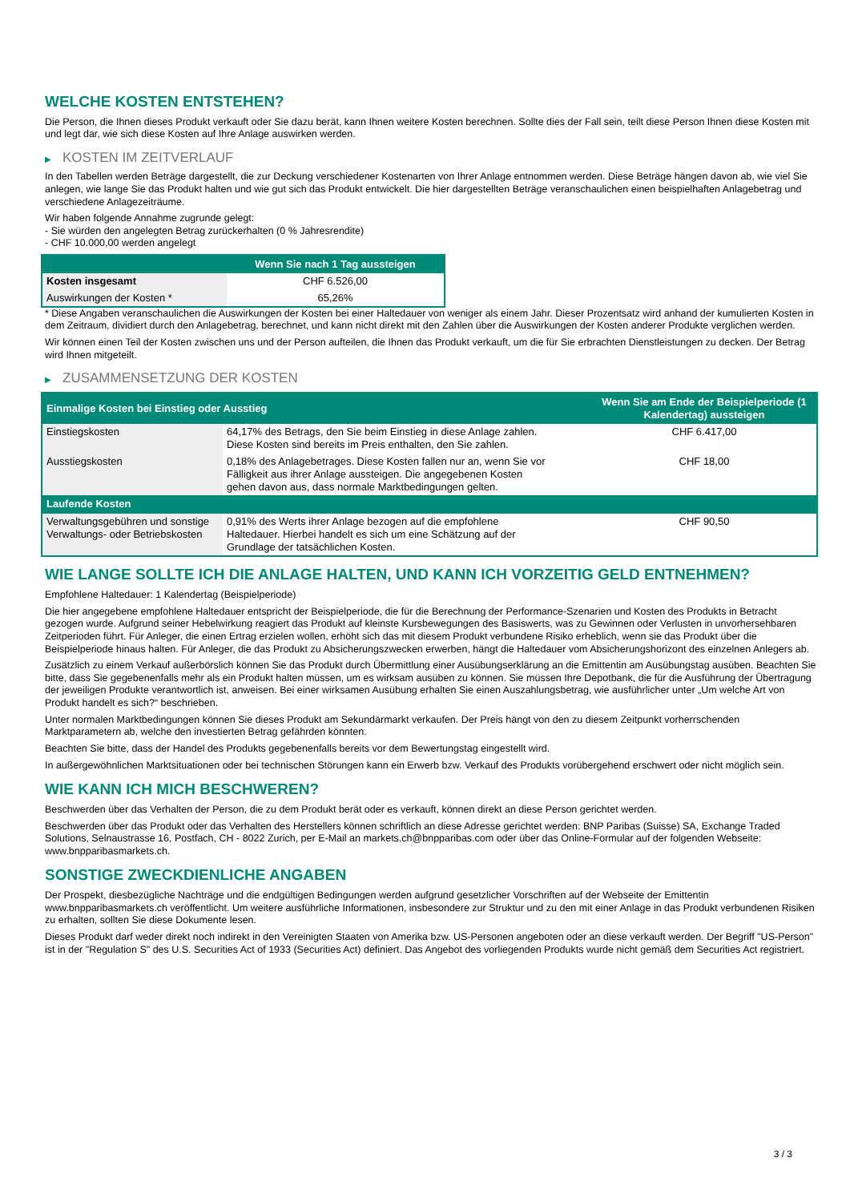WELCHE KOSTEN ENTSTEHEN?
Die Person, die Ihnen dieses Produkt verkauft oder Sie dazu berät, kann Ihnen weitere Kosten berechnen. Sollte dies der Fall sein, teilt diese Person Ihnen diese Kosten mit und legt dar, wie sich diese Kosten auf Ihre Anlage auswirken werden.
▶ KOSTEN IM ZEITVERLAUF
In den Tabellen werden Beträge dargestellt, die zur Deckung verschiedener Kostenarten von Ihrer Anlage entnommen werden. Diese Beträge hängen davon ab, wie viel Sie anlegen, wie lange Sie das Produkt halten und wie gut sich das Produkt entwickelt. Die hier dargestellten Beträge veranschaulichen einen beispielhaften Anlagebetrag und verschiedene Anlagezeiträume.
Wir haben folgende Annahme zugrunde gelegt:
- Sie würden den angelegten Betrag zurückerhalten (0 % Jahresrendite)
- CHF 10.000,00 werden angelegt
| | Wenn Sie nach 1 Tag aussteigen |
| --- | --- |
| Kosten insgesamt | CHF 6.526,00 |
| Auswirkungen der Kosten * | 65,26% |
* Diese Angaben veranschaulichen die Auswirkungen der Kosten bei einer Haltedauer von weniger als einem Jahr. Dieser Prozentsatz wird anhand der kumulierten Kosten in dem Zeitraum, dividiert durch den Anlagebetrag, berechnet, und kann nicht direkt mit den Zahlen über die Auswirkungen der Kosten anderer Produkte verglichen werden.
Wir können einen Teil der Kosten zwischen uns und der Person aufteilen, die Ihnen das Produkt verkauft, um die für Sie erbrachten Dienstleistungen zu decken. Der Betrag wird Ihnen mitgeteilt.
▶ ZUSAMMENSETZUNG DER KOSTEN
| Einmalige Kosten bei Einstieg oder Ausstieg | | Wenn Sie am Ende der Beispielperiode (1 Kalendertag) aussteigen |
| --- | --- | --- |
| Einstiegskosten | 64,17% des Betrags, den Sie beim Einstieg in diese Anlage zahlen. Diese Kosten sind bereits im Preis enthalten, den Sie zahlen. | CHF 6.417,00 |
| Ausstiegskosten | 0,18% des Anlagebetrages. Diese Kosten fallen nur an, wenn Sie vor Fälligkeit aus ihrer Anlage aussteigen. Die angegebenen Kosten gehen davon aus, dass normale Marktbedingungen gelten. | CHF 18,00 |
| Laufende Kosten | | |
| Verwaltungsgebühren und sonstige Verwaltungs- oder Betriebskosten | 0,91% des Werts ihrer Anlage bezogen auf die empfohlene Haltedauer. Hierbei handelt es sich um eine Schätzung auf der Grundlage der tatsächlichen Kosten. | CHF 90,50 |
WIE LANGE SOLLTE ICH DIE ANLAGE HALTEN, UND KANN ICH VORZEITIG GELD ENTNEHMEN?
Empfohlene Haltedauer: 1 Kalendertag (Beispielperiode)
Die hier angegebene empfohlene Haltedauer entspricht der Beispielperiode, die für die Berechnung der Performance-Szenarien und Kosten des Produkts in Betracht gezogen wurde. Aufgrund seiner Hebelwirkung reagiert das Produkt auf kleinste Kursbewegungen des Basiswerts, was zu Gewinnen oder Verlusten in unvorhersehbaren Zeitperioden führt. Für Anleger, die einen Ertrag erzielen wollen, erhöht sich das mit diesem Produkt verbundene Risiko erheblich, wenn sie das Produkt über die Beispielperiode hinaus halten. Für Anleger, die das Produkt zu Absicherungszwecken erwerben, hängt die Haltedauer vom Absicherungshorizont des einzelnen Anlegers ab.
Zusätzlich zu einem Verkauf außerbörslich können Sie das Produkt durch Übermittlung einer Ausübungserklärung an die Emittentin am Ausübungstag ausüben. Beachten Sie bitte, dass Sie gegebenenfalls mehr als ein Produkt halten müssen, um es wirksam ausüben zu können. Sie müssen Ihre Depotbank, die für die Ausführung der Übertragung der jeweiligen Produkte verantwortlich ist, anweisen. Bei einer wirksamen Ausübung erhalten Sie einen Auszahlungsbetrag, wie ausführlicher unter „Um welche Art von Produkt handelt es sich?“ beschrieben.
Unter normalen Marktbedingungen können Sie dieses Produkt am Sekundärmarkt verkaufen. Der Preis hängt von den zu diesem Zeitpunkt vorherrschenden Marktparametern ab, welche den investierten Betrag gefährden könnten.
Beachten Sie bitte, dass der Handel des Produkts gegebenenfalls bereits vor dem Bewertungstag eingestellt wird.
In außergewöhnlichen Marktsituationen oder bei technischen Störungen kann ein Erwerb bzw. Verkauf des Produkts vorübergehend erschwert oder nicht möglich sein.
WIE KANN ICH MICH BESCHWEREN?
Beschwerden über das Verhalten der Person, die zu dem Produkt berät oder es verkauft, können direkt an diese Person gerichtet werden.
Beschwerden über das Produkt oder das Verhalten des Herstellers können schriftlich an diese Adresse gerichtet werden: BNP Paribas (Suisse) SA, Exchange Traded Solutions, Selnaustrasse 16, Postfach, CH - 8022 Zurich, per E-Mail an markets.ch@bnpparibas.com oder über das Online-Formular auf der folgenden Webseite: www.bnpparibasmarkets.ch.
SONSTIGE ZWECKDIENLICHE ANGABEN
Der Prospekt, diesbezügliche Nachträge und die endgültigen Bedingungen werden aufgrund gesetzlicher Vorschriften auf der Webseite der Emittentin www.bnpparibasmarkets.ch veröffentlicht. Um weitere ausführliche Informationen, insbesondere zur Struktur und zu den mit einer Anlage in das Produkt verbundenen Risiken zu erhalten, sollten Sie diese Dokumente lesen.
Dieses Produkt darf weder direkt noch indirekt in den Vereinigten Staaten von Amerika bzw. US-Personen angeboten oder an diese verkauft werden. Der Begriff "US-Person" ist in der "Regulation S" des U.S. Securities Act of 1933 (Securities Act) definiert. Das Angebot des vorliegenden Produkts wurde nicht gemäß dem Securities Act registriert.
3 / 3